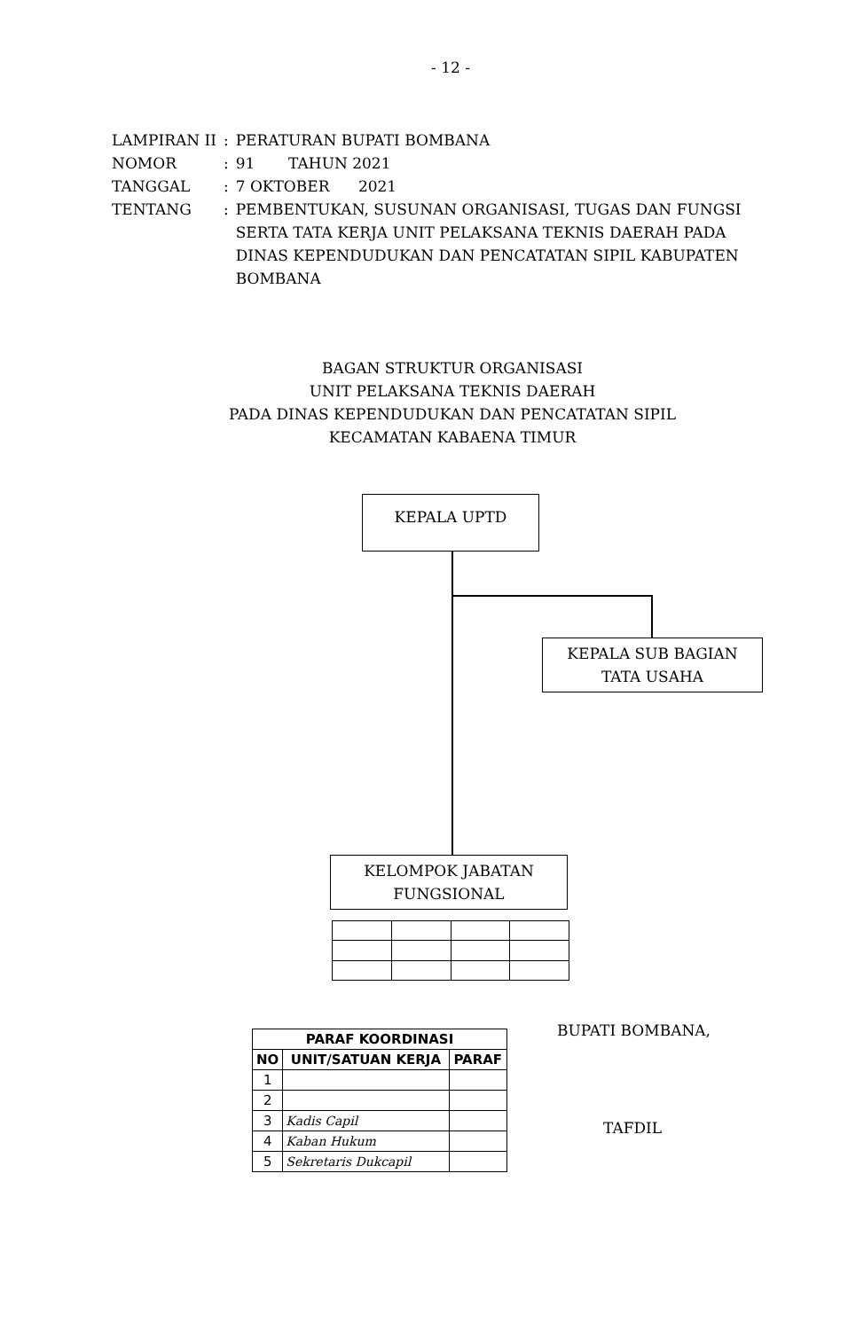- 12 -
| LAMPIRAN II | : | PERATURAN BUPATI BOMBANA |
| NOMOR | : | 91 TAHUN 2021 |
| TANGGAL | : | 7 OKTOBER 2021 |
| TENTANG | : | PEMBENTUKAN, SUSUNAN ORGANISASI, TUGAS DAN FUNGSI SERTA TATA KERJA UNIT PELAKSANA TEKNIS DAERAH PADA DINAS KEPENDUDUKAN DAN PENCATATAN SIPIL KABUPATEN BOMBANA |
BAGAN STRUKTUR ORGANISASI
UNIT PELAKSANA TEKNIS DAERAH
PADA DINAS KEPENDUDUKAN DAN PENCATATAN SIPIL
KECAMATAN KABAENA TIMUR
KEPALA UPTD
KEPALA SUB BAGIAN
TATA USAHA
KELOMPOK JABATAN
FUNGSIONAL
| PARAF KOORDINASI | | |
| --- | --- | --- |
| NO | UNIT/SATUAN KERJA | PARAF |
| 1 | | |
| 2 | | |
| 3 | Kadis Capil | |
| 4 | Kaban Hukum | |
| 5 | Sekretaris Dukcapil | |
BUPATI BOMBANA,
TAFDIL